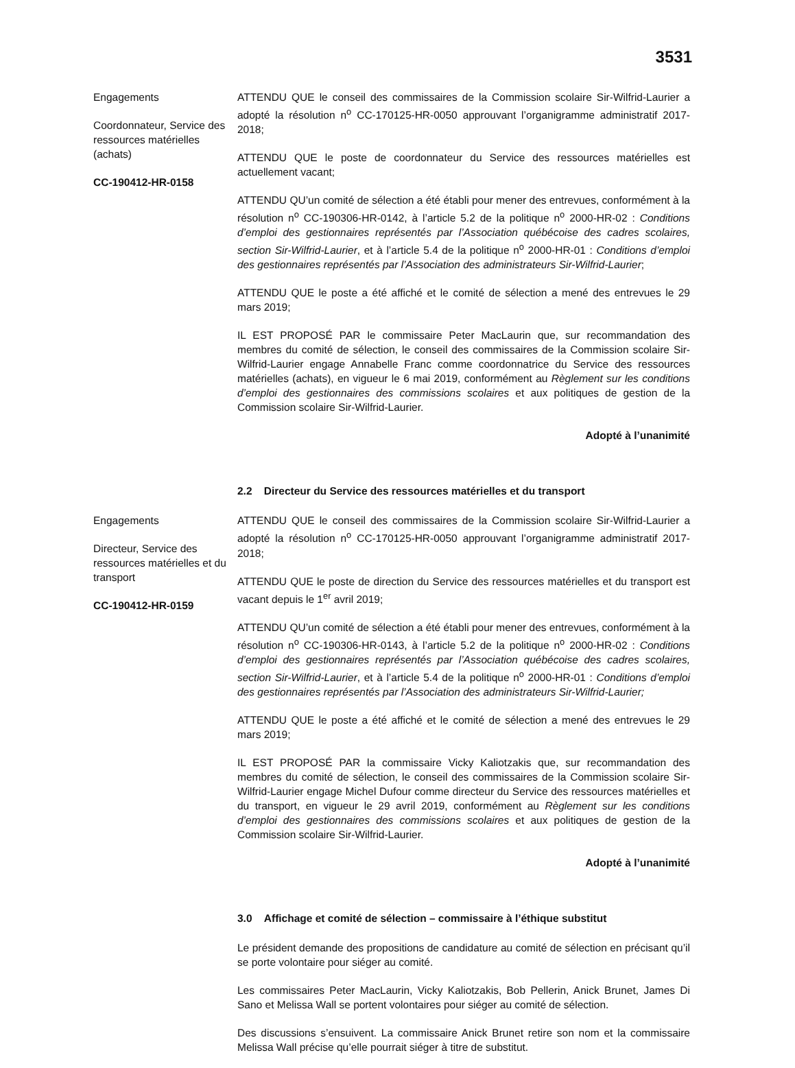3531
Engagements
Coordonnateur, Service des ressources matérielles (achats)
CC-190412-HR-0158
ATTENDU QUE le conseil des commissaires de la Commission scolaire Sir-Wilfrid-Laurier a adopté la résolution n<sup>o</sup> CC-170125-HR-0050 approuvant l’organigramme administratif 2017-2018;
ATTENDU QUE le poste de coordonnateur du Service des ressources matérielles est actuellement vacant;
ATTENDU QU’un comité de sélection a été établi pour mener des entrevues, conformément à la résolution n<sup>o</sup> CC-190306-HR-0142, à l’article 5.2 de la politique n<sup>o</sup> 2000-HR-02 : Conditions d’emploi des gestionnaires représentés par l’Association québécoise des cadres scolaires, section Sir-Wilfrid-Laurier, et à l’article 5.4 de la politique n<sup>o</sup> 2000-HR-01 : Conditions d’emploi des gestionnaires représentés par l’Association des administrateurs Sir-Wilfrid-Laurier;
ATTENDU QUE le poste a été affiché et le comité de sélection a mené des entrevues le 29 mars 2019;
IL EST PROPOSÉ PAR le commissaire Peter MacLaurin que, sur recommandation des membres du comité de sélection, le conseil des commissaires de la Commission scolaire Sir-Wilfrid-Laurier engage Annabelle Franc comme coordonnatrice du Service des ressources matérielles (achats), en vigueur le 6 mai 2019, conformément au Règlement sur les conditions d’emploi des gestionnaires des commissions scolaires et aux politiques de gestion de la Commission scolaire Sir-Wilfrid-Laurier.
Adopté à l’unanimité
2.2 Directeur du Service des ressources matérielles et du transport
Engagements
Directeur, Service des ressources matérielles et du transport
CC-190412-HR-0159
ATTENDU QUE le conseil des commissaires de la Commission scolaire Sir-Wilfrid-Laurier a adopté la résolution n<sup>o</sup> CC-170125-HR-0050 approuvant l’organigramme administratif 2017-2018;
ATTENDU QUE le poste de direction du Service des ressources matérielles et du transport est vacant depuis le 1<sup>er</sup> avril 2019;
ATTENDU QU’un comité de sélection a été établi pour mener des entrevues, conformément à la résolution n<sup>o</sup> CC-190306-HR-0143, à l’article 5.2 de la politique n<sup>o</sup> 2000-HR-02 : Conditions d’emploi des gestionnaires représentés par l’Association québécoise des cadres scolaires, section Sir-Wilfrid-Laurier, et à l’article 5.4 de la politique n<sup>o</sup> 2000-HR-01 : Conditions d’emploi des gestionnaires représentés par l’Association des administrateurs Sir-Wilfrid-Laurier;
ATTENDU QUE le poste a été affiché et le comité de sélection a mené des entrevues le 29 mars 2019;
IL EST PROPOSÉ PAR la commissaire Vicky Kaliotzakis que, sur recommandation des membres du comité de sélection, le conseil des commissaires de la Commission scolaire Sir-Wilfrid-Laurier engage Michel Dufour comme directeur du Service des ressources matérielles et du transport, en vigueur le 29 avril 2019, conformément au Règlement sur les conditions d’emploi des gestionnaires des commissions scolaires et aux politiques de gestion de la Commission scolaire Sir-Wilfrid-Laurier.
Adopté à l’unanimité
3.0 Affichage et comité de sélection – commissaire à l’éthique substitut
Le président demande des propositions de candidature au comité de sélection en précisant qu’il se porte volontaire pour siéger au comité.
Les commissaires Peter MacLaurin, Vicky Kaliotzakis, Bob Pellerin, Anick Brunet, James Di Sano et Melissa Wall se portent volontaires pour siéger au comité de sélection.
Des discussions s’ensuivent. La commissaire Anick Brunet retire son nom et la commissaire Melissa Wall précise qu’elle pourrait siéger à titre de substitut.